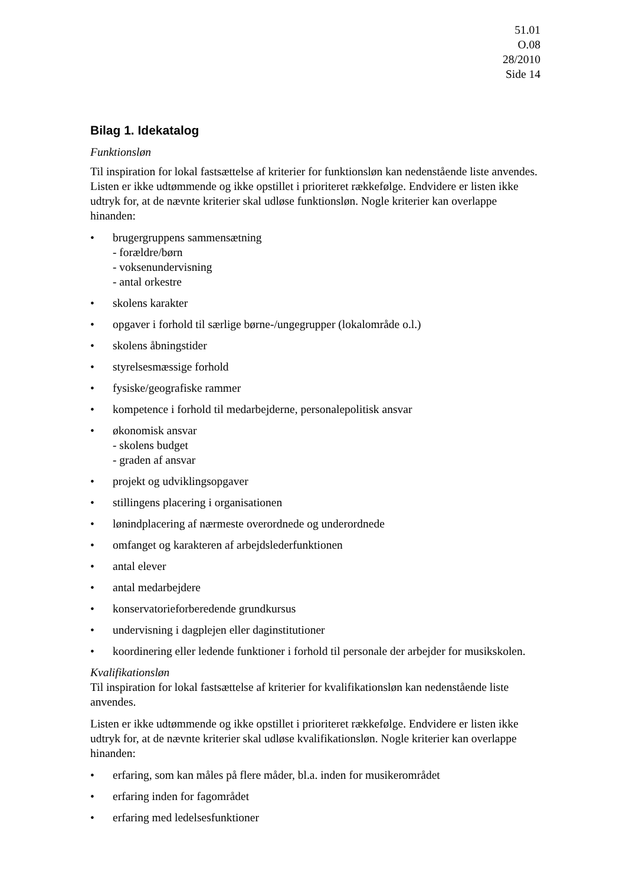51.01
O.08
28/2010
Side 14
Bilag 1. Idekatalog
Funktionsløn
Til inspiration for lokal fastsættelse af kriterier for funktionsløn kan nedenstående liste anvendes. Listen er ikke udtømmende og ikke opstillet i prioriteret rækkefølge. Endvidere er listen ikke udtryk for, at de nævnte kriterier skal udløse funktionsløn. Nogle kriterier kan overlappe hinanden:
• brugergruppens sammensætning
- forældre/børn
- voksenundervisning
- antal orkestre
• skolens karakter
• opgaver i forhold til særlige børne-/ungegrupper (lokalområde o.l.)
• skolens åbningstider
• styrelsesmæssige forhold
• fysiske/geografiske rammer
• kompetence i forhold til medarbejderne, personalepolitisk ansvar
• økonomisk ansvar
- skolens budget
- graden af ansvar
• projekt og udviklingsopgaver
• stillingens placering i organisationen
• lønindplacering af nærmeste overordnede og underordnede
• omfanget og karakteren af arbejdslederfunktionen
• antal elever
• antal medarbejdere
• konservatorieforberedende grundkursus
• undervisning i dagplejen eller daginstitutioner
• koordinering eller ledende funktioner i forhold til personale der arbejder for musikskolen.
Kvalifikationsløn
Til inspiration for lokal fastsættelse af kriterier for kvalifikationsløn kan nedenstående liste anvendes.
Listen er ikke udtømmende og ikke opstillet i prioriteret rækkefølge. Endvidere er listen ikke udtryk for, at de nævnte kriterier skal udløse kvalifikationsløn. Nogle kriterier kan overlappe hinanden:
• erfaring, som kan måles på flere måder, bl.a. inden for musikerområdet
• erfaring inden for fagområdet
• erfaring med ledelsesfunktioner